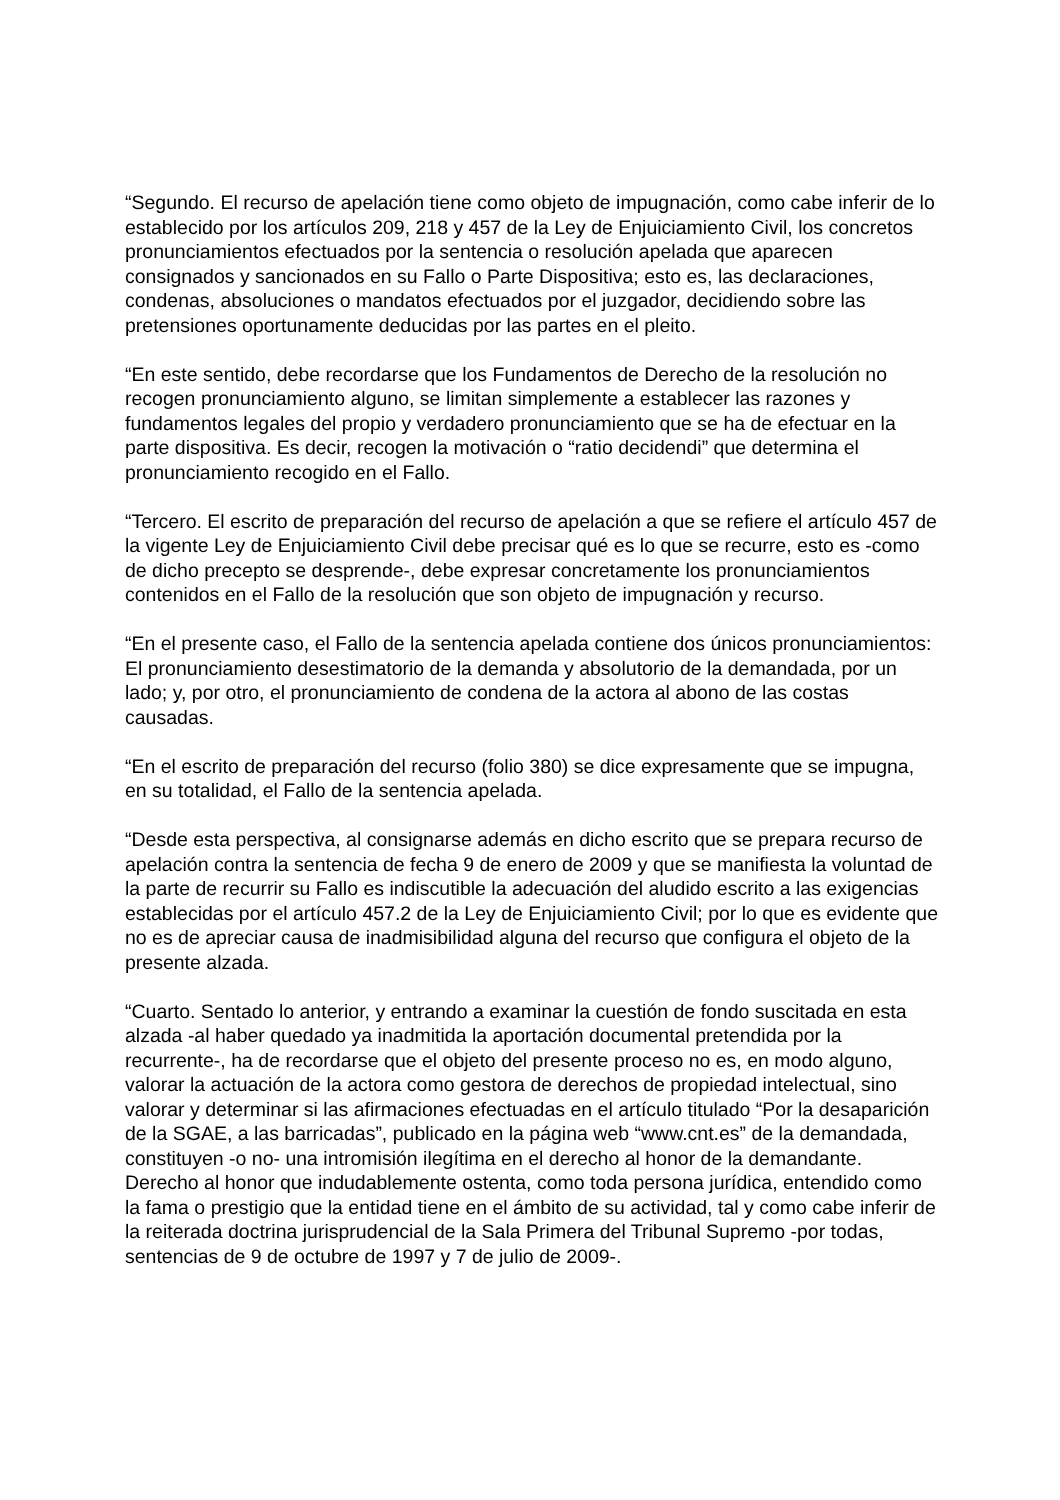“Segundo. El recurso de apelación tiene como objeto de impugnación, como cabe inferir de lo establecido por los artículos 209, 218 y 457 de la Ley de Enjuiciamiento Civil, los concretos pronunciamientos efectuados por la sentencia o resolución apelada que aparecen consignados y sancionados en su Fallo o Parte Dispositiva; esto es, las declaraciones, condenas, absoluciones o mandatos efectuados por el juzgador, decidiendo sobre las pretensiones oportunamente deducidas por las partes en el pleito.
“En este sentido, debe recordarse que los Fundamentos de Derecho de la resolución no recogen pronunciamiento alguno, se limitan simplemente a establecer las razones y fundamentos legales del propio y verdadero pronunciamiento que se ha de efectuar en la parte dispositiva. Es decir, recogen la motivación o “ratio decidendi” que determina el pronunciamiento recogido en el Fallo.
“Tercero. El escrito de preparación del recurso de apelación a que se refiere el artículo 457 de la vigente Ley de Enjuiciamiento Civil debe precisar qué es lo que se recurre, esto es -como de dicho precepto se desprende-, debe expresar concretamente los pronunciamientos contenidos en el Fallo de la resolución que son objeto de impugnación y recurso.
“En el presente caso, el Fallo de la sentencia apelada contiene dos únicos pronunciamientos: El pronunciamiento desestimatorio de la demanda y absolutorio de la demandada, por un lado; y, por otro, el pronunciamiento de condena de la actora al abono de las costas causadas.
“En el escrito de preparación del recurso (folio 380) se dice expresamente que se impugna, en su totalidad, el Fallo de la sentencia apelada.
“Desde esta perspectiva, al consignarse además en dicho escrito que se prepara recurso de apelación contra la sentencia de fecha 9 de enero de 2009 y que se manifiesta la voluntad de la parte de recurrir su Fallo es indiscutible la adecuación del aludido escrito a las exigencias establecidas por el artículo 457.2 de la Ley de Enjuiciamiento Civil; por lo que es evidente que no es de apreciar causa de inadmisibilidad alguna del recurso que configura el objeto de la presente alzada.
“Cuarto. Sentado lo anterior, y entrando a examinar la cuestión de fondo suscitada en esta alzada -al haber quedado ya inadmitida la aportación documental pretendida por la recurrente-, ha de recordarse que el objeto del presente proceso no es, en modo alguno, valorar la actuación de la actora como gestora de derechos de propiedad intelectual, sino valorar y determinar si las afirmaciones efectuadas en el artículo titulado “Por la desaparición de la SGAE, a las barricadas”, publicado en la página web “www.cnt.es” de la demandada, constituyen -o no- una intromisión ilegítima en el derecho al honor de la demandante. Derecho al honor que indudablemente ostenta, como toda persona jurídica, entendido como la fama o prestigio que la entidad tiene en el ámbito de su actividad, tal y como cabe inferir de la reiterada doctrina jurisprudencial de la Sala Primera del Tribunal Supremo -por todas, sentencias de 9 de octubre de 1997 y 7 de julio de 2009-.